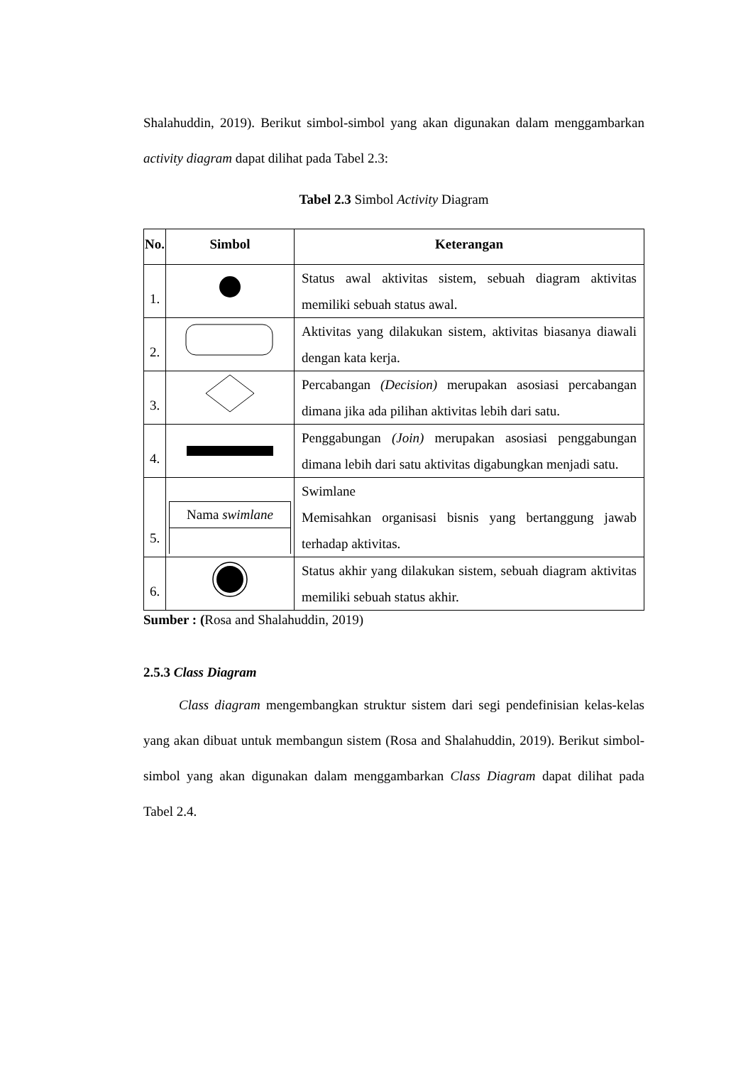Shalahuddin, 2019). Berikut simbol-simbol yang akan digunakan dalam menggambarkan activity diagram dapat dilihat pada Tabel 2.3:
Tabel 2.3 Simbol Activity Diagram
| No. | Simbol | Keterangan |
| --- | --- | --- |
| 1. | | Status awal aktivitas sistem, sebuah diagram aktivitas memiliki sebuah status awal. |
| 2. | | Aktivitas yang dilakukan sistem, aktivitas biasanya diawali dengan kata kerja. |
| 3. | | Percabangan (Decision) merupakan asosiasi percabangan dimana jika ada pilihan aktivitas lebih dari satu. |
| 4. | | Penggabungan (Join) merupakan asosiasi penggabungan dimana lebih dari satu aktivitas digabungkan menjadi satu. |
| 5. | Nama swimlane | Swimlane Memisahkan organisasi bisnis yang bertanggung jawab terhadap aktivitas. |
| 6. | | Status akhir yang dilakukan sistem, sebuah diagram aktivitas memiliki sebuah status akhir. |
Sumber : (Rosa and Shalahuddin, 2019)
2.5.3 Class Diagram
Class diagram mengembangkan struktur sistem dari segi pendefinisian kelas-kelas yang akan dibuat untuk membangun sistem (Rosa and Shalahuddin, 2019). Berikut simbol-simbol yang akan digunakan dalam menggambarkan Class Diagram dapat dilihat pada Tabel 2.4.